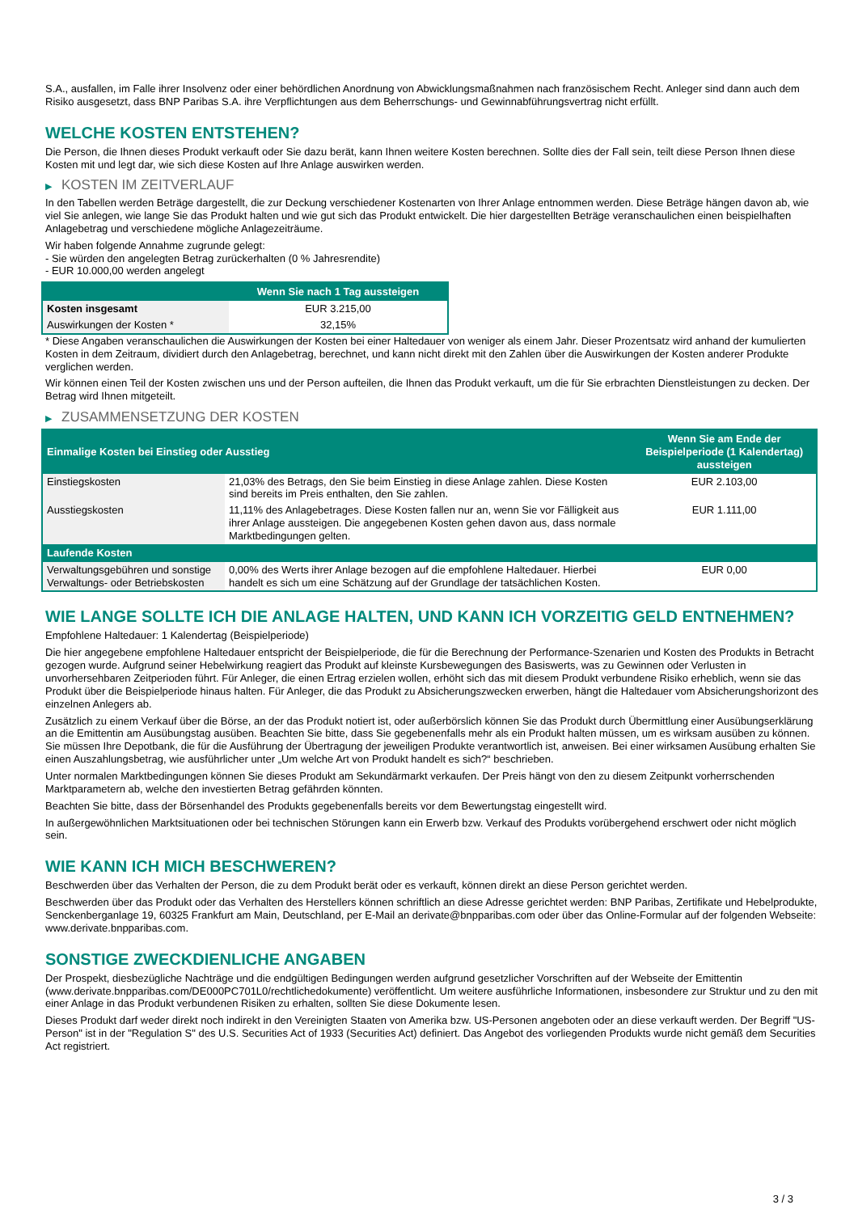S.A., ausfallen, im Falle ihrer Insolvenz oder einer behördlichen Anordnung von Abwicklungsmaßnahmen nach französischem Recht. Anleger sind dann auch dem Risiko ausgesetzt, dass BNP Paribas S.A. ihre Verpflichtungen aus dem Beherrschungs- und Gewinnabführungsvertrag nicht erfüllt.
WELCHE KOSTEN ENTSTEHEN?
Die Person, die Ihnen dieses Produkt verkauft oder Sie dazu berät, kann Ihnen weitere Kosten berechnen. Sollte dies der Fall sein, teilt diese Person Ihnen diese Kosten mit und legt dar, wie sich diese Kosten auf Ihre Anlage auswirken werden.
▶ KOSTEN IM ZEITVERLAUF
In den Tabellen werden Beträge dargestellt, die zur Deckung verschiedener Kostenarten von Ihrer Anlage entnommen werden. Diese Beträge hängen davon ab, wie viel Sie anlegen, wie lange Sie das Produkt halten und wie gut sich das Produkt entwickelt. Die hier dargestellten Beträge veranschaulichen einen beispielhaften Anlagebetrag und verschiedene mögliche Anlagezeiträume.
Wir haben folgende Annahme zugrunde gelegt:
- Sie würden den angelegten Betrag zurückerhalten (0 % Jahresrendite)
- EUR 10.000,00 werden angelegt
| | Wenn Sie nach 1 Tag aussteigen |
| --- | --- |
| Kosten insgesamt | EUR 3.215,00 |
| Auswirkungen der Kosten * | 32,15% |
* Diese Angaben veranschaulichen die Auswirkungen der Kosten bei einer Haltedauer von weniger als einem Jahr. Dieser Prozentsatz wird anhand der kumulierten Kosten in dem Zeitraum, dividiert durch den Anlagebetrag, berechnet, und kann nicht direkt mit den Zahlen über die Auswirkungen der Kosten anderer Produkte verglichen werden.
Wir können einen Teil der Kosten zwischen uns und der Person aufteilen, die Ihnen das Produkt verkauft, um die für Sie erbrachten Dienstleistungen zu decken. Der Betrag wird Ihnen mitgeteilt.
▶ ZUSAMMENSETZUNG DER KOSTEN
| Einmalige Kosten bei Einstieg oder Ausstieg | | Wenn Sie am Ende der Beispielperiode (1 Kalendertag) aussteigen |
| --- | --- | --- |
| Einstiegskosten | 21,03% des Betrags, den Sie beim Einstieg in diese Anlage zahlen. Diese Kosten sind bereits im Preis enthalten, den Sie zahlen. | EUR 2.103,00 |
| Ausstiegskosten | 11,11% des Anlagebetrages. Diese Kosten fallen nur an, wenn Sie vor Fälligkeit aus ihrer Anlage aussteigen. Die angegebenen Kosten gehen davon aus, dass normale Marktbedingungen gelten. | EUR 1.111,00 |
| Laufende Kosten | | |
| Verwaltungsgebühren und sonstige Verwaltungs- oder Betriebskosten | 0,00% des Werts ihrer Anlage bezogen auf die empfohlene Haltedauer. Hierbei handelt es sich um eine Schätzung auf der Grundlage der tatsächlichen Kosten. | EUR 0,00 |
WIE LANGE SOLLTE ICH DIE ANLAGE HALTEN, UND KANN ICH VORZEITIG GELD ENTNEHMEN?
Empfohlene Haltedauer: 1 Kalendertag (Beispielperiode)
Die hier angegebene empfohlene Haltedauer entspricht der Beispielperiode, die für die Berechnung der Performance-Szenarien und Kosten des Produkts in Betracht gezogen wurde. Aufgrund seiner Hebelwirkung reagiert das Produkt auf kleinste Kursbewegungen des Basiswerts, was zu Gewinnen oder Verlusten in unvorhersehbaren Zeitperioden führt. Für Anleger, die einen Ertrag erzielen wollen, erhöht sich das mit diesem Produkt verbundene Risiko erheblich, wenn sie das Produkt über die Beispielperiode hinaus halten. Für Anleger, die das Produkt zu Absicherungszwecken erwerben, hängt die Haltedauer vom Absicherungshorizont des einzelnen Anlegers ab.
Zusätzlich zu einem Verkauf über die Börse, an der das Produkt notiert ist, oder außerbörslich können Sie das Produkt durch Übermittlung einer Ausübungserklärung an die Emittentin am Ausübungstag ausüben. Beachten Sie bitte, dass Sie gegebenenfalls mehr als ein Produkt halten müssen, um es wirksam ausüben zu können. Sie müssen Ihre Depotbank, die für die Ausführung der Übertragung der jeweiligen Produkte verantwortlich ist, anweisen. Bei einer wirksamen Ausübung erhalten Sie einen Auszahlungsbetrag, wie ausführlicher unter „Um welche Art von Produkt handelt es sich?“ beschrieben.
Unter normalen Marktbedingungen können Sie dieses Produkt am Sekundärmarkt verkaufen. Der Preis hängt von den zu diesem Zeitpunkt vorherrschenden Marktparametern ab, welche den investierten Betrag gefährden könnten.
Beachten Sie bitte, dass der Börsenhandel des Produkts gegebenenfalls bereits vor dem Bewertungstag eingestellt wird.
In außergewöhnlichen Marktsituationen oder bei technischen Störungen kann ein Erwerb bzw. Verkauf des Produkts vorübergehend erschwert oder nicht möglich sein.
WIE KANN ICH MICH BESCHWEREN?
Beschwerden über das Verhalten der Person, die zu dem Produkt berät oder es verkauft, können direkt an diese Person gerichtet werden.
Beschwerden über das Produkt oder das Verhalten des Herstellers können schriftlich an diese Adresse gerichtet werden: BNP Paribas, Zertifikate und Hebelprodukte, Senckenberganlage 19, 60325 Frankfurt am Main, Deutschland, per E-Mail an derivate@bnpparibas.com oder über das Online-Formular auf der folgenden Webseite: www.derivate.bnpparibas.com.
SONSTIGE ZWECKDIENLICHE ANGABEN
Der Prospekt, diesbezügliche Nachträge und die endgültigen Bedingungen werden aufgrund gesetzlicher Vorschriften auf der Webseite der Emittentin (www.derivate.bnpparibas.com/DE000PC701L0/rechtlichedokumente) veröffentlicht. Um weitere ausführliche Informationen, insbesondere zur Struktur und zu den mit einer Anlage in das Produkt verbundenen Risiken zu erhalten, sollten Sie diese Dokumente lesen.
Dieses Produkt darf weder direkt noch indirekt in den Vereinigten Staaten von Amerika bzw. US-Personen angeboten oder an diese verkauft werden. Der Begriff "US-Person" ist in der "Regulation S" des U.S. Securities Act of 1933 (Securities Act) definiert. Das Angebot des vorliegenden Produkts wurde nicht gemäß dem Securities Act registriert.
3 / 3